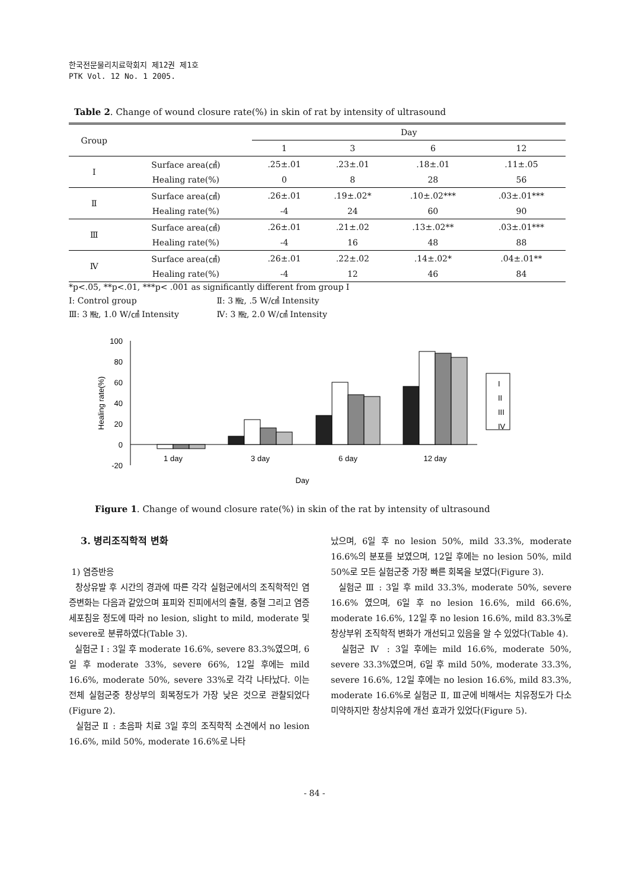한국전문물리치료학회지 제12권 제1호
PTK Vol. 12 No. 1 2005.
Table 2. Change of wound closure rate(%) in skin of rat by intensity of ultrasound
| Group | | Day | | | |
| --- | --- | --- | --- | --- | --- |
| | | 1 | 3 | 6 | 12 |
| Ⅰ | Surface area(㎠) | .25±.01 | .23±.01 | .18±.01 | .11±.05 |
| | Healing rate(%) | 0 | 8 | 28 | 56 |
| Ⅱ | Surface area(㎠) | .26±.01 | .19±.02* | .10±.02*** | .03±.01*** |
| | Healing rate(%) | -4 | 24 | 60 | 90 |
| Ⅲ | Surface area(㎠) | .26±.01 | .21±.02 | .13±.02** | .03±.01*** |
| | Healing rate(%) | -4 | 16 | 48 | 88 |
| Ⅳ | Surface area(㎠) | .26±.01 | .22±.02 | .14±.02* | .04±.01** |
| | Healing rate(%) | -4 | 12 | 46 | 84 |
*p<.05, **p<.01, ***p< .001 as significantly different from group Ⅰ
Ⅰ: Control group Ⅱ: 3 ㎒, .5 W/㎠ Intensity
Ⅲ: 3 ㎒, 1.0 W/㎠ Intensity Ⅳ: 3 ㎒, 2.0 W/㎠ Intensity
100
80
60
40
20
0
-20
Healing rate(%)
1 day
3 day
6 day
12 day
Day
I
II
III
IV
Figure 1. Change of wound closure rate(%) in skin of the rat by intensity of ultrasound
3. 병리조직학적 변화
1) 염증반응
창상유발 후 시간의 경과에 따른 각각 실험군에서의 조직학적인 염증변화는 다음과 같았으며 표피와 진피에서의 출혈, 충혈 그리고 염증세포침윤 정도에 따라 no lesion, slight to mild, moderate 및 severe로 분류하였다(Table 3).
실험군 Ⅰ : 3일 후 moderate 16.6%, severe 83.3%였으며, 6일 후 moderate 33%, severe 66%, 12일 후에는 mild 16.6%, moderate 50%, severe 33%로 각각 나타났다. 이는 전체 실험군중 창상부의 회복정도가 가장 낮은 것으로 관찰되었다(Figure 2).
실험군 Ⅱ : 초음파 치료 3일 후의 조직학적 소견에서 no lesion 16.6%, mild 50%, moderate 16.6%로 나타
났으며, 6일 후 no lesion 50%, mild 33.3%, moderate 16.6%의 분포를 보였으며, 12일 후에는 no lesion 50%, mild 50%로 모든 실험군중 가장 빠른 회복을 보였다(Figure 3).
실험군 Ⅲ : 3일 후 mild 33.3%, moderate 50%, severe 16.6% 였으며, 6일 후 no lesion 16.6%, mild 66.6%, moderate 16.6%, 12일 후 no lesion 16.6%, mild 83.3%로 창상부위 조직학적 변화가 개선되고 있음을 알 수 있었다(Table 4).
실험군 Ⅳ : 3일 후에는 mild 16.6%, moderate 50%, severe 33.3%였으며, 6일 후 mild 50%, moderate 33.3%, severe 16.6%, 12일 후에는 no lesion 16.6%, mild 83.3%, moderate 16.6%로 실험군 Ⅱ, Ⅲ군에 비해서는 치유정도가 다소 미약하지만 창상치유에 개선 효과가 있었다(Figure 5).
- 84 -